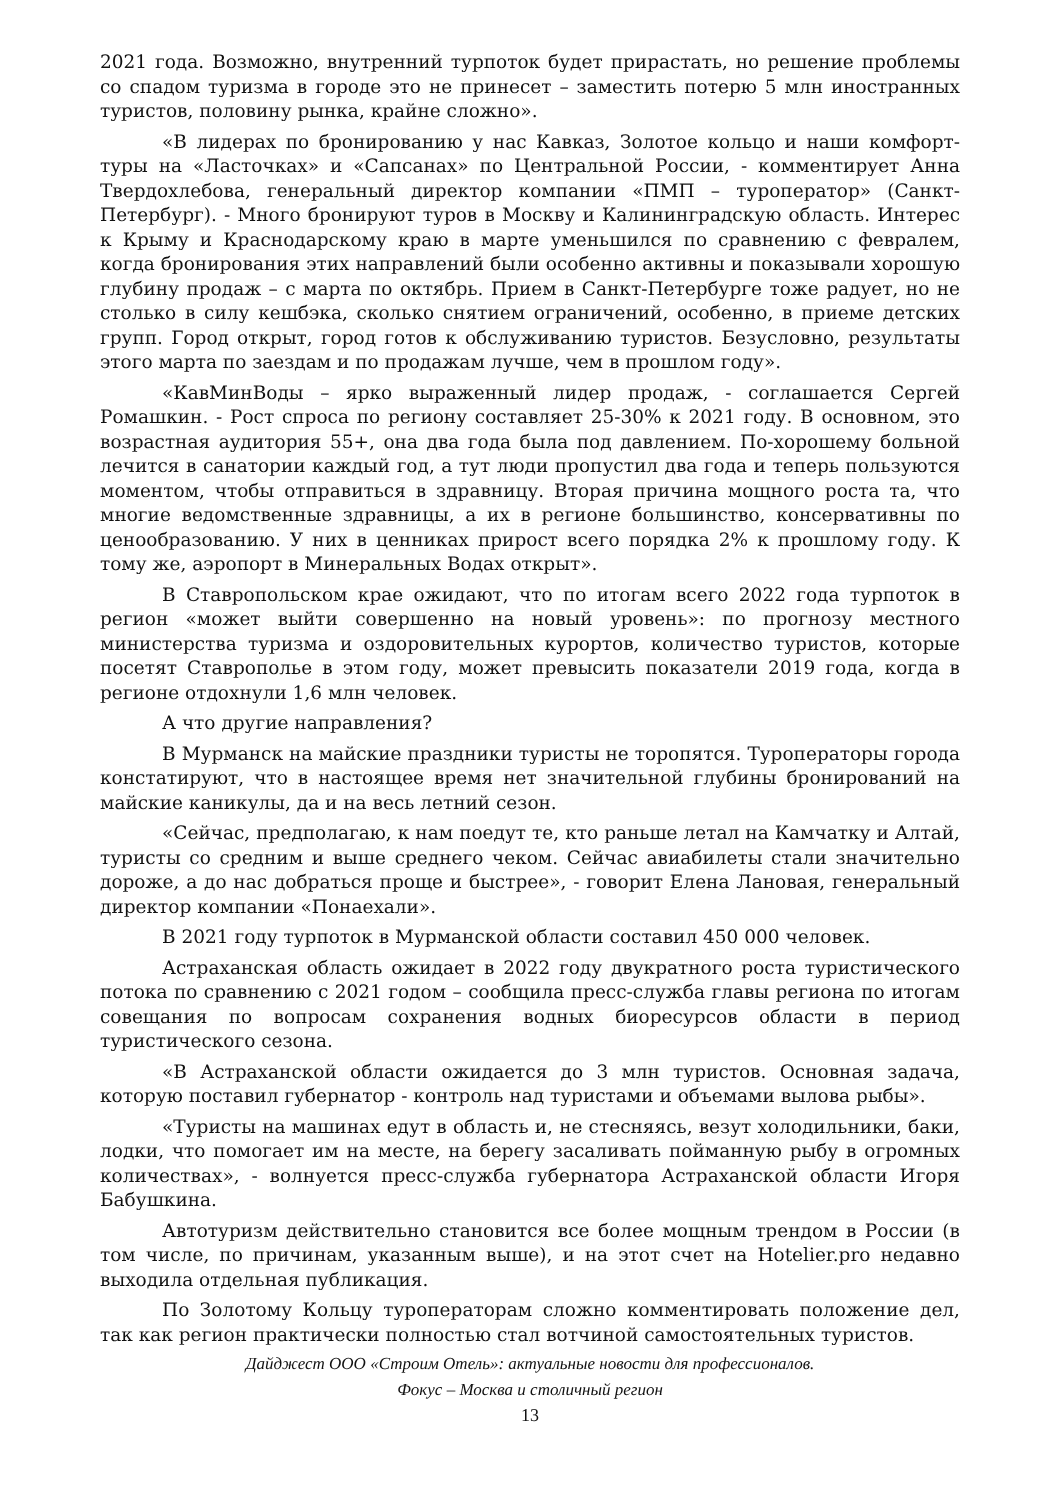2021 года. Возможно, внутренний турпоток будет прирастать, но решение проблемы со спадом туризма в городе это не принесет – заместить потерю 5 млн иностранных туристов, половину рынка, крайне сложно».
«В лидерах по бронированию у нас Кавказ, Золотое кольцо и наши комфорт-туры на «Ласточках» и «Сапсанах» по Центральной России, - комментирует Анна Твердохлебова, генеральный директор компании «ПМП – туроператор» (Санкт-Петербург). - Много бронируют туров в Москву и Калининградскую область. Интерес к Крыму и Краснодарскому краю в марте уменьшился по сравнению с февралем, когда бронирования этих направлений были особенно активны и показывали хорошую глубину продаж – с марта по октябрь. Прием в Санкт-Петербурге тоже радует, но не столько в силу кешбэка, сколько снятием ограничений, особенно, в приеме детских групп. Город открыт, город готов к обслуживанию туристов. Безусловно, результаты этого марта по заездам и по продажам лучше, чем в прошлом году».
«КавМинВоды – ярко выраженный лидер продаж, - соглашается Сергей Ромашкин. - Рост спроса по региону составляет 25-30% к 2021 году. В основном, это возрастная аудитория 55+, она два года была под давлением. По-хорошему больной лечится в санатории каждый год, а тут люди пропустил два года и теперь пользуются моментом, чтобы отправиться в здравницу. Вторая причина мощного роста та, что многие ведомственные здравницы, а их в регионе большинство, консервативны по ценообразованию. У них в ценниках прирост всего порядка 2% к прошлому году. К тому же, аэропорт в Минеральных Водах открыт».
В Ставропольском крае ожидают, что по итогам всего 2022 года турпоток в регион «может выйти совершенно на новый уровень»: по прогнозу местного министерства туризма и оздоровительных курортов, количество туристов, которые посетят Ставрополье в этом году, может превысить показатели 2019 года, когда в регионе отдохнули 1,6 млн человек.
А что другие направления?
В Мурманск на майские праздники туристы не торопятся. Туроператоры города констатируют, что в настоящее время нет значительной глубины бронирований на майские каникулы, да и на весь летний сезон.
«Сейчас, предполагаю, к нам поедут те, кто раньше летал на Камчатку и Алтай, туристы со средним и выше среднего чеком. Сейчас авиабилеты стали значительно дороже, а до нас добраться проще и быстрее», - говорит Елена Лановая, генеральный директор компании «Понаехали».
В 2021 году турпоток в Мурманской области составил 450 000 человек.
Астраханская область ожидает в 2022 году двукратного роста туристического потока по сравнению с 2021 годом – сообщила пресс-служба главы региона по итогам совещания по вопросам сохранения водных биоресурсов области в период туристического сезона.
«В Астраханской области ожидается до 3 млн туристов. Основная задача, которую поставил губернатор - контроль над туристами и объемами вылова рыбы».
«Туристы на машинах едут в область и, не стесняясь, везут холодильники, баки, лодки, что помогает им на месте, на берегу засаливать пойманную рыбу в огромных количествах», - волнуется пресс-служба губернатора Астраханской области Игоря Бабушкина.
Автотуризм действительно становится все более мощным трендом в России (в том числе, по причинам, указанным выше), и на этот счет на Hotelier.pro недавно выходила отдельная публикация.
По Золотому Кольцу туроператорам сложно комментировать положение дел, так как регион практически полностью стал вотчиной самостоятельных туристов.
Дайджест ООО «Строим Отель»: актуальные новости для профессионалов.
Фокус – Москва и столичный регион
13